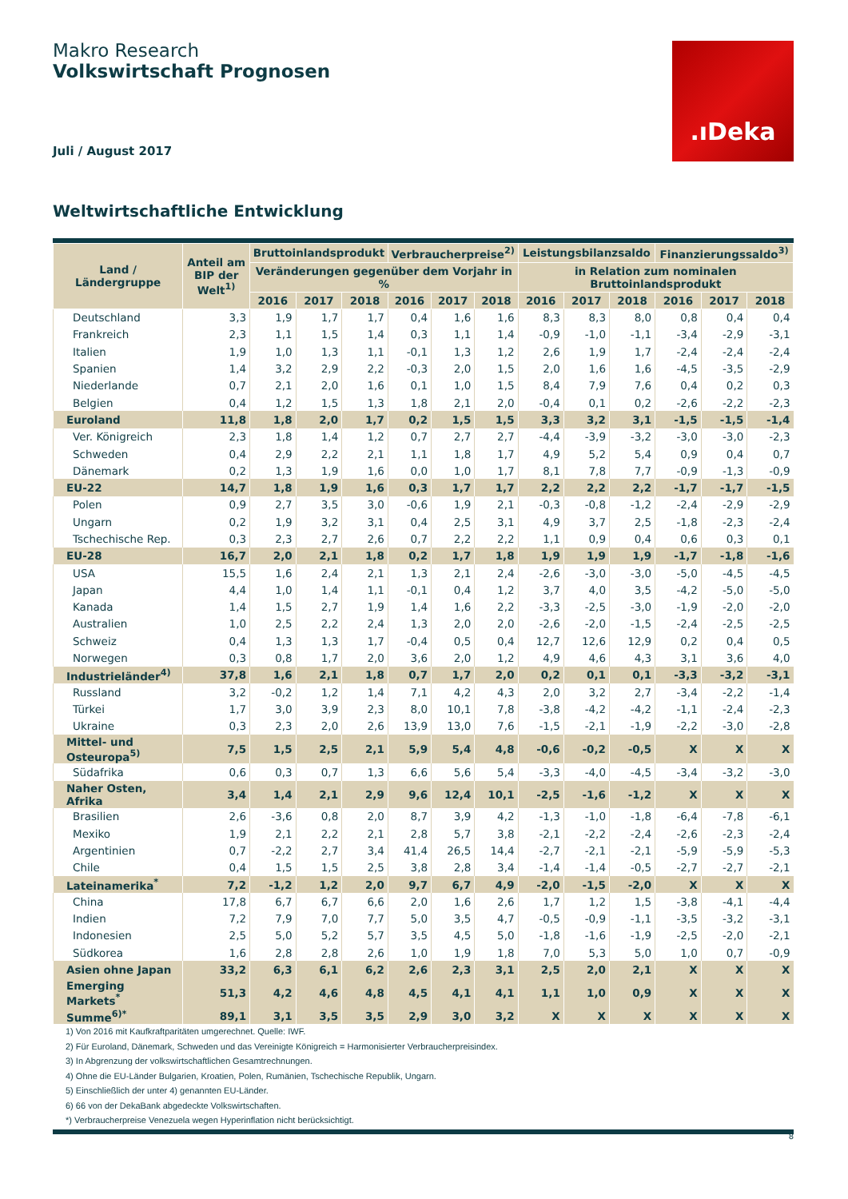Makro Research
Volkswirtschaft Prognosen
.ıDeka
Juli / August 2017
Weltwirtschaftliche Entwicklung
| Land / Ländergruppe | Anteil am BIP der Welt<sup>1)</sup> | Bruttoinlandsprodukt | | | Verbraucherpreise<sup>2)</sup> | | | Leistungsbilanzsaldo | | | Finanzierungssaldo<sup>3)</sup> | | |
| --- | --- | --- | --- | --- | --- | --- | --- | --- | --- | --- | --- | --- | --- |
| | | Veränderungen gegenüber dem Vorjahr in % | | | | | | in Relation zum nominalen Bruttoinlandsprodukt | | | | | |
| | | 2016 | 2017 | 2018 | 2016 | 2017 | 2018 | 2016 | 2017 | 2018 | 2016 | 2017 | 2018 |
| Deutschland | 3,3 | 1,9 | 1,7 | 1,7 | 0,4 | 1,6 | 1,6 | 8,3 | 8,3 | 8,0 | 0,8 | 0,4 | 0,4 |
| Frankreich | 2,3 | 1,1 | 1,5 | 1,4 | 0,3 | 1,1 | 1,4 | -0,9 | -1,0 | -1,1 | -3,4 | -2,9 | -3,1 |
| Italien | 1,9 | 1,0 | 1,3 | 1,1 | -0,1 | 1,3 | 1,2 | 2,6 | 1,9 | 1,7 | -2,4 | -2,4 | -2,4 |
| Spanien | 1,4 | 3,2 | 2,9 | 2,2 | -0,3 | 2,0 | 1,5 | 2,0 | 1,6 | 1,6 | -4,5 | -3,5 | -2,9 |
| Niederlande | 0,7 | 2,1 | 2,0 | 1,6 | 0,1 | 1,0 | 1,5 | 8,4 | 7,9 | 7,6 | 0,4 | 0,2 | 0,3 |
| Belgien | 0,4 | 1,2 | 1,5 | 1,3 | 1,8 | 2,1 | 2,0 | -0,4 | 0,1 | 0,2 | -2,6 | -2,2 | -2,3 |
| Euroland | 11,8 | 1,8 | 2,0 | 1,7 | 0,2 | 1,5 | 1,5 | 3,3 | 3,2 | 3,1 | -1,5 | -1,5 | -1,4 |
| Ver. Königreich | 2,3 | 1,8 | 1,4 | 1,2 | 0,7 | 2,7 | 2,7 | -4,4 | -3,9 | -3,2 | -3,0 | -3,0 | -2,3 |
| Schweden | 0,4 | 2,9 | 2,2 | 2,1 | 1,1 | 1,8 | 1,7 | 4,9 | 5,2 | 5,4 | 0,9 | 0,4 | 0,7 |
| Dänemark | 0,2 | 1,3 | 1,9 | 1,6 | 0,0 | 1,0 | 1,7 | 8,1 | 7,8 | 7,7 | -0,9 | -1,3 | -0,9 |
| EU-22 | 14,7 | 1,8 | 1,9 | 1,6 | 0,3 | 1,7 | 1,7 | 2,2 | 2,2 | 2,2 | -1,7 | -1,7 | -1,5 |
| Polen | 0,9 | 2,7 | 3,5 | 3,0 | -0,6 | 1,9 | 2,1 | -0,3 | -0,8 | -1,2 | -2,4 | -2,9 | -2,9 |
| Ungarn | 0,2 | 1,9 | 3,2 | 3,1 | 0,4 | 2,5 | 3,1 | 4,9 | 3,7 | 2,5 | -1,8 | -2,3 | -2,4 |
| Tschechische Rep. | 0,3 | 2,3 | 2,7 | 2,6 | 0,7 | 2,2 | 2,2 | 1,1 | 0,9 | 0,4 | 0,6 | 0,3 | 0,1 |
| EU-28 | 16,7 | 2,0 | 2,1 | 1,8 | 0,2 | 1,7 | 1,8 | 1,9 | 1,9 | 1,9 | -1,7 | -1,8 | -1,6 |
| USA | 15,5 | 1,6 | 2,4 | 2,1 | 1,3 | 2,1 | 2,4 | -2,6 | -3,0 | -3,0 | -5,0 | -4,5 | -4,5 |
| Japan | 4,4 | 1,0 | 1,4 | 1,1 | -0,1 | 0,4 | 1,2 | 3,7 | 4,0 | 3,5 | -4,2 | -5,0 | -5,0 |
| Kanada | 1,4 | 1,5 | 2,7 | 1,9 | 1,4 | 1,6 | 2,2 | -3,3 | -2,5 | -3,0 | -1,9 | -2,0 | -2,0 |
| Australien | 1,0 | 2,5 | 2,2 | 2,4 | 1,3 | 2,0 | 2,0 | -2,6 | -2,0 | -1,5 | -2,4 | -2,5 | -2,5 |
| Schweiz | 0,4 | 1,3 | 1,3 | 1,7 | -0,4 | 0,5 | 0,4 | 12,7 | 12,6 | 12,9 | 0,2 | 0,4 | 0,5 |
| Norwegen | 0,3 | 0,8 | 1,7 | 2,0 | 3,6 | 2,0 | 1,2 | 4,9 | 4,6 | 4,3 | 3,1 | 3,6 | 4,0 |
| Industrieländer<sup>4)</sup> | 37,8 | 1,6 | 2,1 | 1,8 | 0,7 | 1,7 | 2,0 | 0,2 | 0,1 | 0,1 | -3,3 | -3,2 | -3,1 |
| Russland | 3,2 | -0,2 | 1,2 | 1,4 | 7,1 | 4,2 | 4,3 | 2,0 | 3,2 | 2,7 | -3,4 | -2,2 | -1,4 |
| Türkei | 1,7 | 3,0 | 3,9 | 2,3 | 8,0 | 10,1 | 7,8 | -3,8 | -4,2 | -4,2 | -1,1 | -2,4 | -2,3 |
| Ukraine | 0,3 | 2,3 | 2,0 | 2,6 | 13,9 | 13,0 | 7,6 | -1,5 | -2,1 | -1,9 | -2,2 | -3,0 | -2,8 |
| Mittel- und Osteuropa<sup>5)</sup> | 7,5 | 1,5 | 2,5 | 2,1 | 5,9 | 5,4 | 4,8 | -0,6 | -0,2 | -0,5 | X | X | X |
| Südafrika | 0,6 | 0,3 | 0,7 | 1,3 | 6,6 | 5,6 | 5,4 | -3,3 | -4,0 | -4,5 | -3,4 | -3,2 | -3,0 |
| Naher Osten, Afrika | 3,4 | 1,4 | 2,1 | 2,9 | 9,6 | 12,4 | 10,1 | -2,5 | -1,6 | -1,2 | X | X | X |
| Brasilien | 2,6 | -3,6 | 0,8 | 2,0 | 8,7 | 3,9 | 4,2 | -1,3 | -1,0 | -1,8 | -6,4 | -7,8 | -6,1 |
| Mexiko | 1,9 | 2,1 | 2,2 | 2,1 | 2,8 | 5,7 | 3,8 | -2,1 | -2,2 | -2,4 | -2,6 | -2,3 | -2,4 |
| Argentinien | 0,7 | -2,2 | 2,7 | 3,4 | 41,4 | 26,5 | 14,4 | -2,7 | -2,1 | -2,1 | -5,9 | -5,9 | -5,3 |
| Chile | 0,4 | 1,5 | 1,5 | 2,5 | 3,8 | 2,8 | 3,4 | -1,4 | -1,4 | -0,5 | -2,7 | -2,7 | -2,1 |
| Lateinamerika<sup>*</sup> | 7,2 | -1,2 | 1,2 | 2,0 | 9,7 | 6,7 | 4,9 | -2,0 | -1,5 | -2,0 | X | X | X |
| China | 17,8 | 6,7 | 6,7 | 6,6 | 2,0 | 1,6 | 2,6 | 1,7 | 1,2 | 1,5 | -3,8 | -4,1 | -4,4 |
| Indien | 7,2 | 7,9 | 7,0 | 7,7 | 5,0 | 3,5 | 4,7 | -0,5 | -0,9 | -1,1 | -3,5 | -3,2 | -3,1 |
| Indonesien | 2,5 | 5,0 | 5,2 | 5,7 | 3,5 | 4,5 | 5,0 | -1,8 | -1,6 | -1,9 | -2,5 | -2,0 | -2,1 |
| Südkorea | 1,6 | 2,8 | 2,8 | 2,6 | 1,0 | 1,9 | 1,8 | 7,0 | 5,3 | 5,0 | 1,0 | 0,7 | -0,9 |
| Asien ohne Japan | 33,2 | 6,3 | 6,1 | 6,2 | 2,6 | 2,3 | 3,1 | 2,5 | 2,0 | 2,1 | X | X | X |
| Emerging Markets<sup>*</sup> | 51,3 | 4,2 | 4,6 | 4,8 | 4,5 | 4,1 | 4,1 | 1,1 | 1,0 | 0,9 | X | X | X |
| Summe<sup>6)*</sup> | 89,1 | 3,1 | 3,5 | 3,5 | 2,9 | 3,0 | 3,2 | X | X | X | X | X | X |
1) Von 2016 mit Kaufkraftparitäten umgerechnet. Quelle: IWF.
2) Für Euroland, Dänemark, Schweden und das Vereinigte Königreich = Harmonisierter Verbraucherpreisindex.
3) In Abgrenzung der volkswirtschaftlichen Gesamtrechnungen.
4) Ohne die EU-Länder Bulgarien, Kroatien, Polen, Rumänien, Tschechische Republik, Ungarn.
5) Einschließlich der unter 4) genannten EU-Länder.
6) 66 von der DekaBank abgedeckte Volkswirtschaften.
*) Verbraucherpreise Venezuela wegen Hyperinflation nicht berücksichtigt.
8